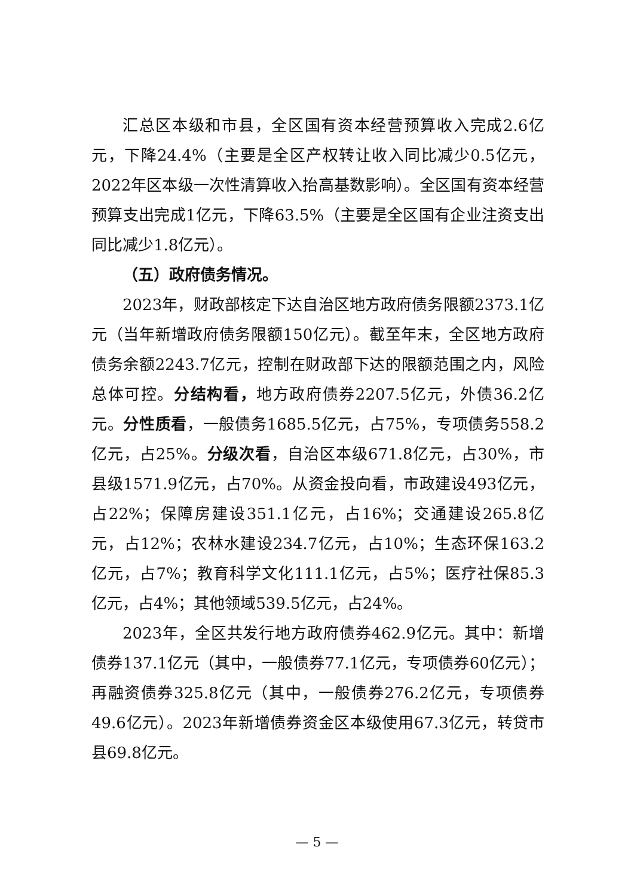汇总区本级和市县，全区国有资本经营预算收入完成2.6亿元，下降24.4%（主要是全区产权转让收入同比减少0.5亿元，2022年区本级一次性清算收入抬高基数影响）。全区国有资本经营预算支出完成1亿元，下降63.5%（主要是全区国有企业注资支出同比减少1.8亿元）。
（五）政府债务情况。
2023年，财政部核定下达自治区地方政府债务限额2373.1亿元（当年新增政府债务限额150亿元）。截至年末，全区地方政府债务余额2243.7亿元，控制在财政部下达的限额范围之内，风险总体可控。分结构看，地方政府债券2207.5亿元，外债36.2亿元。分性质看，一般债务1685.5亿元，占75%，专项债务558.2亿元，占25%。分级次看，自治区本级671.8亿元，占30%，市县级1571.9亿元，占70%。从资金投向看，市政建设493亿元，占22%；保障房建设351.1亿元，占16%；交通建设265.8亿元，占12%；农林水建设234.7亿元，占10%；生态环保163.2亿元，占7%；教育科学文化111.1亿元，占5%；医疗社保85.3亿元，占4%；其他领域539.5亿元，占24%。
2023年，全区共发行地方政府债券462.9亿元。其中：新增债券137.1亿元（其中，一般债券77.1亿元，专项债券60亿元）；再融资债券325.8亿元（其中，一般债券276.2亿元，专项债券49.6亿元）。2023年新增债券资金区本级使用67.3亿元，转贷市县69.8亿元。
— 5 —